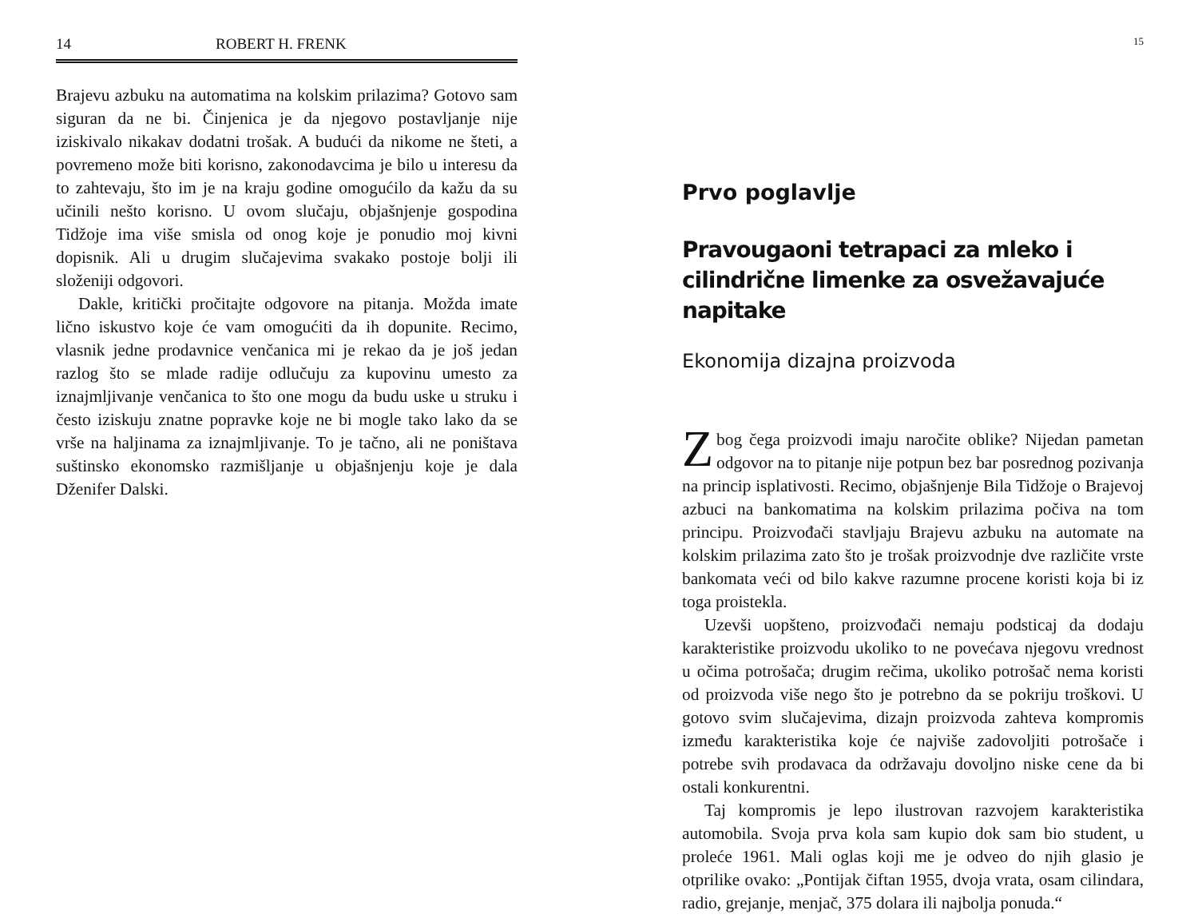14 ROBERT H. FRENK
Brajevu azbuku na automatima na kolskim prilazima? Gotovo sam siguran da ne bi. Činjenica je da njegovo postavljanje nije iziskivalo nikakav dodatni trošak. A budući da nikome ne šteti, a povremeno može biti korisno, zakonodavcima je bilo u interesu da to zahtevaju, što im je na kraju godine omogućilo da kažu da su učinili nešto korisno. U ovom slučaju, objašnjenje gospodina Tidžoje ima više smisla od onog koje je ponudio moj kivni dopisnik. Ali u drugim slučajevima svakako postoje bolji ili složeniji odgovori.
Dakle, kritički pročitajte odgovore na pitanja. Možda imate lično iskustvo koje će vam omogućiti da ih dopunite. Recimo, vlasnik jedne prodavnice venčanica mi je rekao da je još jedan razlog što se mlade radije odlučuju za kupovinu umesto za iznajmljivanje venčanica to što one mogu da budu uske u struku i često iziskuju znatne popravke koje ne bi mogle tako lako da se vrše na haljinama za iznajmljivanje. To je tačno, ali ne poništava suštinsko ekonomsko razmišljanje u objašnjenju koje je dala Dženifer Dalski.
15
Prvo poglavlje
Pravougaoni tetrapaci za mleko i cilindrične limenke za osvežavajuće napitake
Ekonomija dizajna proizvoda
Zbog čega proizvodi imaju naročite oblike? Nijedan pametan odgovor na to pitanje nije potpun bez bar posrednog pozivanja na princip isplativosti. Recimo, objašnjenje Bila Tidžoje o Brajevoj azbuci na bankomatima na kolskim prilazima počiva na tom principu. Proizvođači stavljaju Brajevu azbuku na automate na kolskim prilazima zato što je trošak proizvodnje dve različite vrste bankomata veći od bilo kakve razumne procene koristi koja bi iz toga proistekla.
Uzevši uopšteno, proizvođači nemaju podsticaj da dodaju karakteristike proizvodu ukoliko to ne povećava njegovu vrednost u očima potrošača; drugim rečima, ukoliko potrošač nema koristi od proizvoda više nego što je potrebno da se pokriju troškovi. U gotovo svim slučajevima, dizajn proizvoda zahteva kompromis između karakteristika koje će najviše zadovoljiti potrošače i potrebe svih prodavaca da održavaju dovoljno niske cene da bi ostali konkurentni.
Taj kompromis je lepo ilustrovan razvojem karakteristika automobila. Svoja prva kola sam kupio dok sam bio student, u proleće 1961. Mali oglas koji me je odveo do njih glasio je otprilike ovako: „Pontijak čiftan 1955, dvoja vrata, osam cilindara, radio, grejanje, menjač, 375 dolara ili najbolja ponuda.“